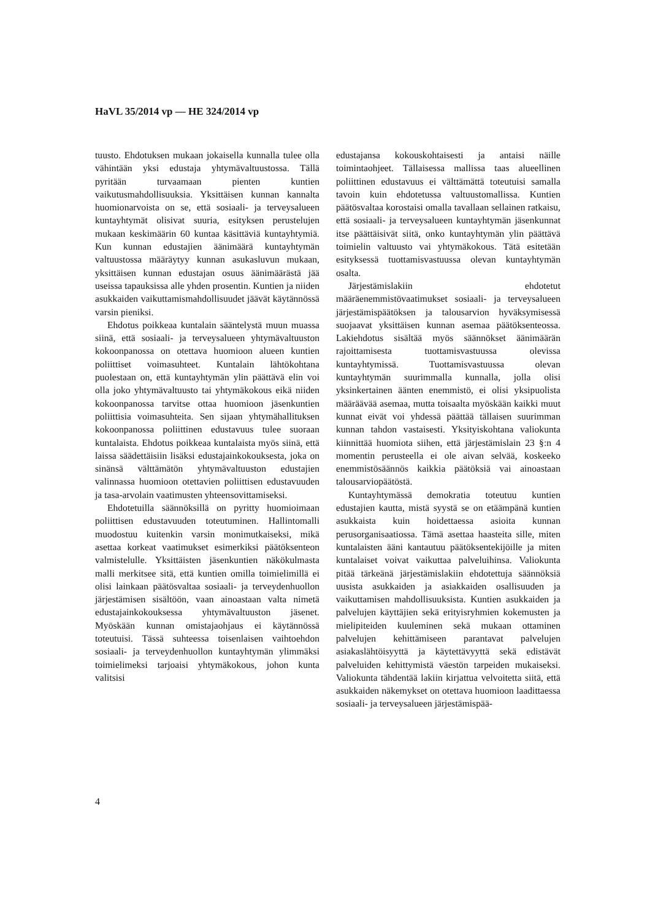HaVL 35/2014 vp — HE 324/2014 vp
tuusto. Ehdotuksen mukaan jokaisella kunnalla tulee olla vähintään yksi edustaja yhtymävaltuustossa. Tällä pyritään turvaamaan pienten kuntien vaikutusmahdollisuuksia. Yksittäisen kunnan kannalta huomionarvoista on se, että sosiaali- ja terveysalueen kuntayhtymät olisivat suuria, esityksen perustelujen mukaan keskimäärin 60 kuntaa käsittäviä kuntayhtymiä. Kun kunnan edustajien äänimäärä kuntayhtymän valtuustossa määräytyy kunnan asukasluvun mukaan, yksittäisen kunnan edustajan osuus äänimäärästä jää useissa tapauksissa alle yhden prosentin. Kuntien ja niiden asukkaiden vaikuttamismahdollisuudet jäävät käytännössä varsin pieniksi.
Ehdotus poikkeaa kuntalain sääntelystä muun muassa siinä, että sosiaali- ja terveysalueen yhtymävaltuuston kokoonpanossa on otettava huomioon alueen kuntien poliittiset voimasuhteet. Kuntalain lähtökohtana puolestaan on, että kuntayhtymän ylin päättävä elin voi olla joko yhtymävaltuusto tai yhtymäkokous eikä niiden kokoonpanossa tarvitse ottaa huomioon jäsenkuntien poliittisia voimasuhteita. Sen sijaan yhtymähallituksen kokoonpanossa poliittinen edustavuus tulee suoraan kuntalaista. Ehdotus poikkeaa kuntalaista myös siinä, että laissa säädettäisiin lisäksi edustajainkokouksesta, joka on sinänsä välttämätön yhtymävaltuuston edustajien valinnassa huomioon otettavien poliittisen edustavuuden ja tasa-arvolain vaatimusten yhteensovittamiseksi.
Ehdotetuilla säännöksillä on pyritty huomioimaan poliittisen edustavuuden toteutuminen. Hallintomalli muodostuu kuitenkin varsin monimutkaiseksi, mikä asettaa korkeat vaatimukset esimerkiksi päätöksenteon valmistelulle. Yksittäisten jäsenkuntien näkökulmasta malli merkitsee sitä, että kuntien omilla toimielimillä ei olisi lainkaan päätösvaltaa sosiaali- ja terveydenhuollon järjestämisen sisältöön, vaan ainoastaan valta nimetä edustajainkokouksessa yhtymävaltuuston jäsenet. Myöskään kunnan omistajaohjaus ei käytännössä toteutuisi. Tässä suhteessa toisenlaisen vaihtoehdon sosiaali- ja terveydenhuollon kuntayhtymän ylimmäksi toimielimeksi tarjoaisi yhtymäkokous, johon kunta valitsisi
edustajansa kokouskohtaisesti ja antaisi näille toimintaohjeet. Tällaisessa mallissa taas alueellinen poliittinen edustavuus ei välttämättä toteutuisi samalla tavoin kuin ehdotetussa valtuustomallissa. Kuntien päätösvaltaa korostaisi omalla tavallaan sellainen ratkaisu, että sosiaali- ja terveysalueen kuntayhtymän jäsenkunnat itse päättäisivät siitä, onko kuntayhtymän ylin päättävä toimielin valtuusto vai yhtymäkokous. Tätä esitetään esityksessä tuottamisvastuussa olevan kuntayhtymän osalta.
Järjestämislakiin ehdotetut määräenemmistövaatimukset sosiaali- ja terveysalueen järjestämispäätöksen ja talousarvion hyväksymisessä suojaavat yksittäisen kunnan asemaa päätöksenteossa. Lakiehdotus sisältää myös säännökset äänimäärän rajoittamisesta tuottamisvastuussa olevissa kuntayhtymissä. Tuottamisvastuussa olevan kuntayhtymän suurimmalla kunnalla, jolla olisi yksinkertainen äänten enemmistö, ei olisi yksipuolista määräävää asemaa, mutta toisaalta myöskään kaikki muut kunnat eivät voi yhdessä päättää tällaisen suurimman kunnan tahdon vastaisesti. Yksityiskohtana valiokunta kiinnittää huomiota siihen, että järjestämislain 23 §:n 4 momentin perusteella ei ole aivan selvää, koskeeko enemmistösäännös kaikkia päätöksiä vai ainoastaan talousarviopäätöstä.
Kuntayhtymässä demokratia toteutuu kuntien edustajien kautta, mistä syystä se on etäämpänä kuntien asukkaista kuin hoidettaessa asioita kunnan perusorganisaatiossa. Tämä asettaa haasteita sille, miten kuntalaisten ääni kantautuu päätöksentekijöille ja miten kuntalaiset voivat vaikuttaa palveluihinsa. Valiokunta pitää tärkeänä järjestämislakiin ehdotettuja säännöksiä uusista asukkaiden ja asiakkaiden osallisuuden ja vaikuttamisen mahdollisuuksista. Kuntien asukkaiden ja palvelujen käyttäjien sekä erityisryhmien kokemusten ja mielipiteiden kuuleminen sekä mukaan ottaminen palvelujen kehittämiseen parantavat palvelujen asiakaslähtöisyyttä ja käytettävyyttä sekä edistävät palveluiden kehittymistä väestön tarpeiden mukaiseksi. Valiokunta tähdentää lakiin kirjattua velvoitetta siitä, että asukkaiden näkemykset on otettava huomioon laadittaessa sosiaali- ja terveysalueen järjestämispää-
4